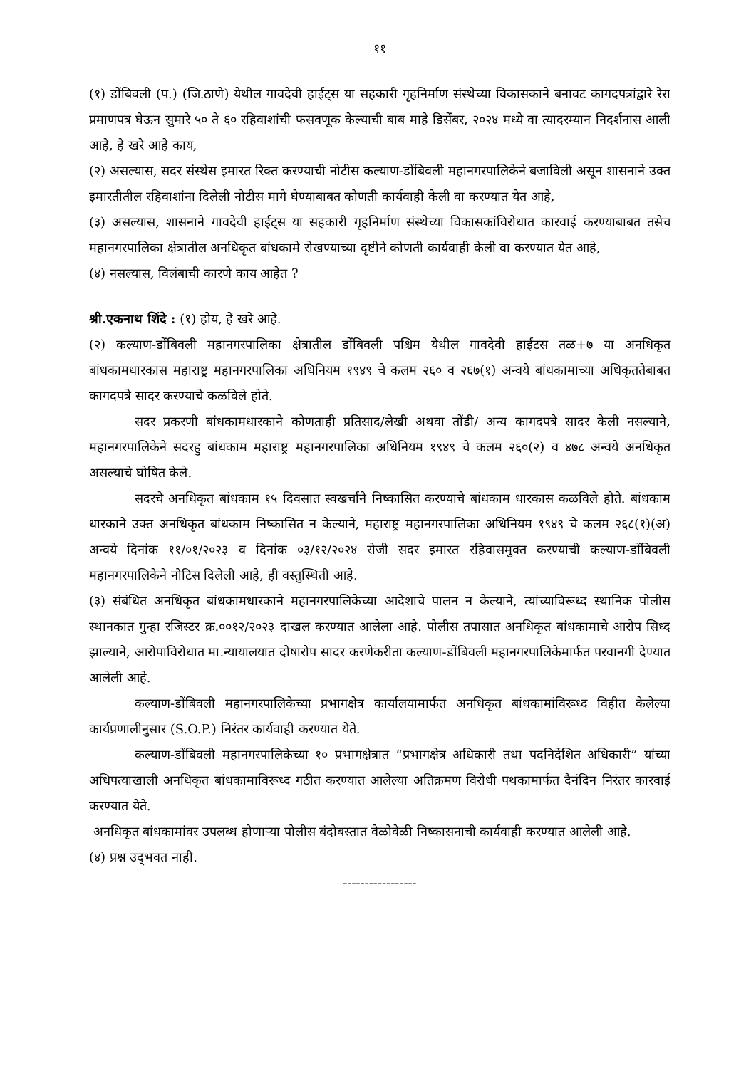११
(१) डोंबिवली (प.) (जि.ठाणे) येथील गावदेवी हाईट्स या सहकारी गृहनिर्माण संस्थेच्या विकासकाने बनावट कागदपत्रांद्वारे रेरा प्रमाणपत्र घेऊन सुमारे ५० ते ६० रहिवाशांची फसवणूक केल्याची बाब माहे डिसेंबर, २०२४ मध्ये वा त्यादरम्यान निदर्शनास आली आहे, हे खरे आहे काय,
(२) असल्यास, सदर संस्थेस इमारत रिक्त करण्याची नोटीस कल्याण-डोंबिवली महानगरपालिकेने बजाविली असून शासनाने उक्त इमारतीतील रहिवाशांना दिलेली नोटीस मागे घेण्याबाबत कोणती कार्यवाही केली वा करण्यात येत आहे,
(३) असल्यास, शासनाने गावदेवी हाईट्स या सहकारी गृहनिर्माण संस्थेच्या विकासकांविरोधात कारवाई करण्याबाबत तसेच महानगरपालिका क्षेत्रातील अनधिकृत बांधकामे रोखण्याच्या दृष्टीने कोणती कार्यवाही केली वा करण्यात येत आहे,
(४) नसल्यास, विलंबाची कारणे काय आहेत ?
श्री.एकनाथ शिंदे : (१) होय, हे खरे आहे.
(२) कल्याण-डोंबिवली महानगरपालिका क्षेत्रातील डोंबिवली पश्चिम येथील गावदेवी हाईटस तळ+७ या अनधिकृत बांधकामधारकास महाराष्ट्र महानगरपालिका अधिनियम १९४९ चे कलम २६० व २६७(१) अन्वये बांधकामाच्या अधिकृततेबाबत कागदपत्रे सादर करण्याचे कळविले होते.
सदर प्रकरणी बांधकामधारकाने कोणताही प्रतिसाद/लेखी अथवा तोंडी/ अन्य कागदपत्रे सादर केली नसल्याने, महानगरपालिकेने सदरहु बांधकाम महाराष्ट्र महानगरपालिका अधिनियम १९४९ चे कलम २६०(२) व ४७८ अन्वये अनधिकृत असल्याचे घोषित केले.
सदरचे अनधिकृत बांधकाम १५ दिवसात स्वखर्चाने निष्कासित करण्याचे बांधकाम धारकास कळविले होते. बांधकाम धारकाने उक्त अनधिकृत बांधकाम निष्कासित न केल्याने, महाराष्ट्र महानगरपालिका अधिनियम १९४९ चे कलम २६८(१)(अ) अन्वये दिनांक ११/०१/२०२३ व दिनांक ०३/१२/२०२४ रोजी सदर इमारत रहिवासमुक्त करण्याची कल्याण-डोंबिवली महानगरपालिकेने नोटिस दिलेली आहे, ही वस्तुस्थिती आहे.
(३) संबंधित अनधिकृत बांधकामधारकाने महानगरपालिकेच्या आदेशाचे पालन न केल्याने, त्यांच्याविरूध्द स्थानिक पोलीस स्थानकात गुन्हा रजिस्टर क्र.००१२/२०२३ दाखल करण्यात आलेला आहे. पोलीस तपासात अनधिकृत बांधकामाचे आरोप सिध्द झाल्याने, आरोपाविरोधात मा.न्यायालयात दोषारोप सादर करणेकरीता कल्याण-डोंबिवली महानगरपालिकेमार्फत परवानगी देण्यात आलेली आहे.
कल्याण-डोंबिवली महानगरपालिकेच्या प्रभागक्षेत्र कार्यालयामार्फत अनधिकृत बांधकामांविरूध्द विहीत केलेल्या कार्यप्रणालीनुसार (S.O.P.) निरंतर कार्यवाही करण्यात येते.
कल्याण-डोंबिवली महानगरपालिकेच्या १० प्रभागक्षेत्रात “प्रभागक्षेत्र अधिकारी तथा पदनिर्देशित अधिकारी” यांच्या अधिपत्याखाली अनधिकृत बांधकामाविरूध्द गठीत करण्यात आलेल्या अतिक्रमण विरोधी पथकामार्फत दैनंदिन निरंतर कारवाई करण्यात येते.
अनधिकृत बांधकामांवर उपलब्ध होणाऱ्या पोलीस बंदोबस्तात वेळोवेळी निष्कासनाची कार्यवाही करण्यात आलेली आहे.
(४) प्रश्न उद्‌भवत नाही.
-----------------